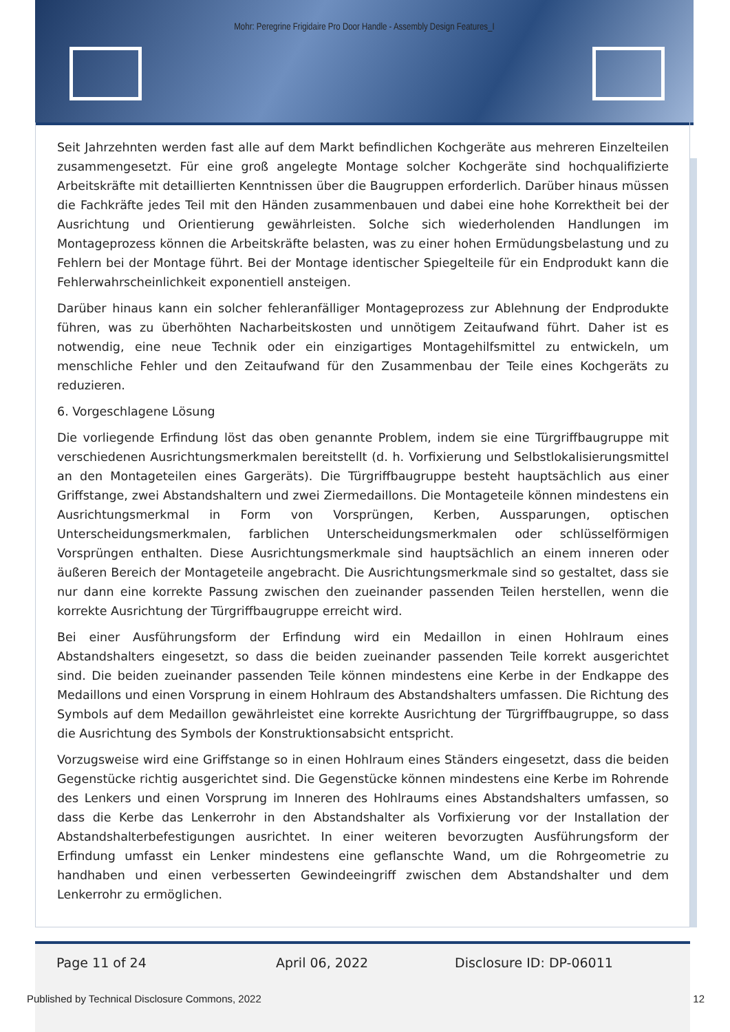Mohr: Peregrine Frigidaire Pro Door Handle - Assembly Design Features_I
Seit Jahrzehnten werden fast alle auf dem Markt befindlichen Kochgeräte aus mehreren Einzelteilen zusammengesetzt. Für eine groß angelegte Montage solcher Kochgeräte sind hochqualifizierte Arbeitskräfte mit detaillierten Kenntnissen über die Baugruppen erforderlich. Darüber hinaus müssen die Fachkräfte jedes Teil mit den Händen zusammenbauen und dabei eine hohe Korrektheit bei der Ausrichtung und Orientierung gewährleisten. Solche sich wiederholenden Handlungen im Montageprozess können die Arbeitskräfte belasten, was zu einer hohen Ermüdungsbelastung und zu Fehlern bei der Montage führt. Bei der Montage identischer Spiegelteile für ein Endprodukt kann die Fehlerwahrscheinlichkeit exponentiell ansteigen.
Darüber hinaus kann ein solcher fehleranfälliger Montageprozess zur Ablehnung der Endprodukte führen, was zu überhöhten Nacharbeitskosten und unnötigem Zeitaufwand führt. Daher ist es notwendig, eine neue Technik oder ein einzigartiges Montagehilfsmittel zu entwickeln, um menschliche Fehler und den Zeitaufwand für den Zusammenbau der Teile eines Kochgeräts zu reduzieren.
6. Vorgeschlagene Lösung
Die vorliegende Erfindung löst das oben genannte Problem, indem sie eine Türgriffbaugruppe mit verschiedenen Ausrichtungsmerkmalen bereitstellt (d. h. Vorfixierung und Selbstlokalisierungsmittel an den Montageteilen eines Gargeräts). Die Türgriffbaugruppe besteht hauptsächlich aus einer Griffstange, zwei Abstandshaltern und zwei Ziermedaillons. Die Montageteile können mindestens ein Ausrichtungsmerkmal in Form von Vorsprüngen, Kerben, Aussparungen, optischen Unterscheidungsmerkmalen, farblichen Unterscheidungsmerkmalen oder schlüsselförmigen Vorsprüngen enthalten. Diese Ausrichtungsmerkmale sind hauptsächlich an einem inneren oder äußeren Bereich der Montageteile angebracht. Die Ausrichtungsmerkmale sind so gestaltet, dass sie nur dann eine korrekte Passung zwischen den zueinander passenden Teilen herstellen, wenn die korrekte Ausrichtung der Türgriffbaugruppe erreicht wird.
Bei einer Ausführungsform der Erfindung wird ein Medaillon in einen Hohlraum eines Abstandshalters eingesetzt, so dass die beiden zueinander passenden Teile korrekt ausgerichtet sind. Die beiden zueinander passenden Teile können mindestens eine Kerbe in der Endkappe des Medaillons und einen Vorsprung in einem Hohlraum des Abstandshalters umfassen. Die Richtung des Symbols auf dem Medaillon gewährleistet eine korrekte Ausrichtung der Türgriffbaugruppe, so dass die Ausrichtung des Symbols der Konstruktionsabsicht entspricht.
Vorzugsweise wird eine Griffstange so in einen Hohlraum eines Ständers eingesetzt, dass die beiden Gegenstücke richtig ausgerichtet sind. Die Gegenstücke können mindestens eine Kerbe im Rohrende des Lenkers und einen Vorsprung im Inneren des Hohlraums eines Abstandshalters umfassen, so dass die Kerbe das Lenkerrohr in den Abstandshalter als Vorfixierung vor der Installation der Abstandshalterbefestigungen ausrichtet. In einer weiteren bevorzugten Ausführungsform der Erfindung umfasst ein Lenker mindestens eine geflanschte Wand, um die Rohrgeometrie zu handhaben und einen verbesserten Gewindeeingriff zwischen dem Abstandshalter und dem Lenkerrohr zu ermöglichen.
Page 11 of 24 April 06, 2022 Disclosure ID: DP-06011
Published by Technical Disclosure Commons, 2022 12